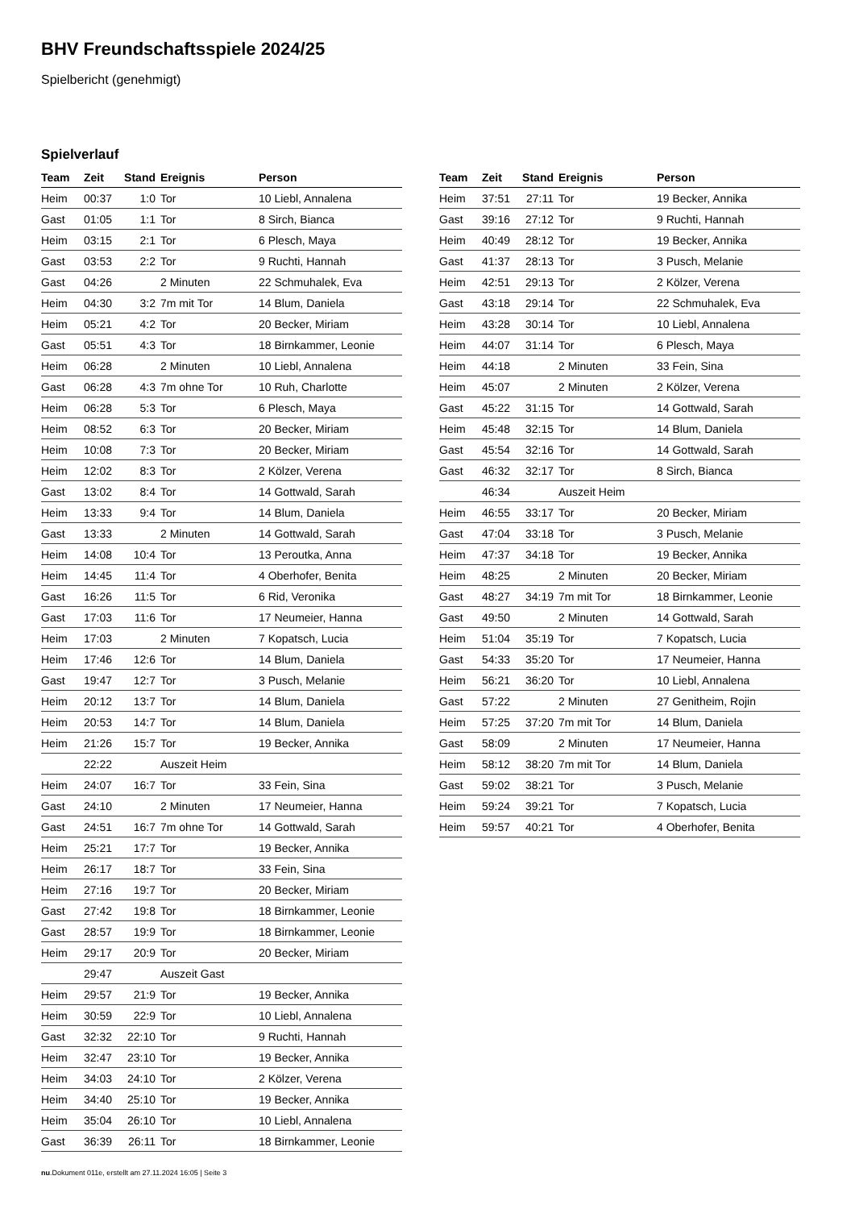BHV Freundschaftsspiele 2024/25
Spielbericht (genehmigt)
Spielverlauf
| Team | Zeit | Stand | Ereignis | Person |
| --- | --- | --- | --- | --- |
| Heim | 00:37 | 1:0 | Tor | 10 Liebl, Annalena |
| Gast | 01:05 | 1:1 | Tor | 8 Sirch, Bianca |
| Heim | 03:15 | 2:1 | Tor | 6 Plesch, Maya |
| Gast | 03:53 | 2:2 | Tor | 9 Ruchti, Hannah |
| Gast | 04:26 | | 2 Minuten | 22 Schmuhalek, Eva |
| Heim | 04:30 | 3:2 | 7m mit Tor | 14 Blum, Daniela |
| Heim | 05:21 | 4:2 | Tor | 20 Becker, Miriam |
| Gast | 05:51 | 4:3 | Tor | 18 Birnkammer, Leonie |
| Heim | 06:28 | | 2 Minuten | 10 Liebl, Annalena |
| Gast | 06:28 | 4:3 | 7m ohne Tor | 10 Ruh, Charlotte |
| Heim | 06:28 | 5:3 | Tor | 6 Plesch, Maya |
| Heim | 08:52 | 6:3 | Tor | 20 Becker, Miriam |
| Heim | 10:08 | 7:3 | Tor | 20 Becker, Miriam |
| Heim | 12:02 | 8:3 | Tor | 2 Kölzer, Verena |
| Gast | 13:02 | 8:4 | Tor | 14 Gottwald, Sarah |
| Heim | 13:33 | 9:4 | Tor | 14 Blum, Daniela |
| Gast | 13:33 | | 2 Minuten | 14 Gottwald, Sarah |
| Heim | 14:08 | 10:4 | Tor | 13 Peroutka, Anna |
| Heim | 14:45 | 11:4 | Tor | 4 Oberhofer, Benita |
| Gast | 16:26 | 11:5 | Tor | 6 Rid, Veronika |
| Gast | 17:03 | 11:6 | Tor | 17 Neumeier, Hanna |
| Heim | 17:03 | | 2 Minuten | 7 Kopatsch, Lucia |
| Heim | 17:46 | 12:6 | Tor | 14 Blum, Daniela |
| Gast | 19:47 | 12:7 | Tor | 3 Pusch, Melanie |
| Heim | 20:12 | 13:7 | Tor | 14 Blum, Daniela |
| Heim | 20:53 | 14:7 | Tor | 14 Blum, Daniela |
| Heim | 21:26 | 15:7 | Tor | 19 Becker, Annika |
| | 22:22 | | Auszeit Heim | |
| Heim | 24:07 | 16:7 | Tor | 33 Fein, Sina |
| Gast | 24:10 | | 2 Minuten | 17 Neumeier, Hanna |
| Gast | 24:51 | 16:7 | 7m ohne Tor | 14 Gottwald, Sarah |
| Heim | 25:21 | 17:7 | Tor | 19 Becker, Annika |
| Heim | 26:17 | 18:7 | Tor | 33 Fein, Sina |
| Heim | 27:16 | 19:7 | Tor | 20 Becker, Miriam |
| Gast | 27:42 | 19:8 | Tor | 18 Birnkammer, Leonie |
| Gast | 28:57 | 19:9 | Tor | 18 Birnkammer, Leonie |
| Heim | 29:17 | 20:9 | Tor | 20 Becker, Miriam |
| | 29:47 | | Auszeit Gast | |
| Heim | 29:57 | 21:9 | Tor | 19 Becker, Annika |
| Heim | 30:59 | 22:9 | Tor | 10 Liebl, Annalena |
| Gast | 32:32 | 22:10 | Tor | 9 Ruchti, Hannah |
| Heim | 32:47 | 23:10 | Tor | 19 Becker, Annika |
| Heim | 34:03 | 24:10 | Tor | 2 Kölzer, Verena |
| Heim | 34:40 | 25:10 | Tor | 19 Becker, Annika |
| Heim | 35:04 | 26:10 | Tor | 10 Liebl, Annalena |
| Gast | 36:39 | 26:11 | Tor | 18 Birnkammer, Leonie |
| Team | Zeit | Stand | Ereignis | Person |
| --- | --- | --- | --- | --- |
| Heim | 37:51 | 27:11 | Tor | 19 Becker, Annika |
| Gast | 39:16 | 27:12 | Tor | 9 Ruchti, Hannah |
| Heim | 40:49 | 28:12 | Tor | 19 Becker, Annika |
| Gast | 41:37 | 28:13 | Tor | 3 Pusch, Melanie |
| Heim | 42:51 | 29:13 | Tor | 2 Kölzer, Verena |
| Gast | 43:18 | 29:14 | Tor | 22 Schmuhalek, Eva |
| Heim | 43:28 | 30:14 | Tor | 10 Liebl, Annalena |
| Heim | 44:07 | 31:14 | Tor | 6 Plesch, Maya |
| Heim | 44:18 | | 2 Minuten | 33 Fein, Sina |
| Heim | 45:07 | | 2 Minuten | 2 Kölzer, Verena |
| Gast | 45:22 | 31:15 | Tor | 14 Gottwald, Sarah |
| Heim | 45:48 | 32:15 | Tor | 14 Blum, Daniela |
| Gast | 45:54 | 32:16 | Tor | 14 Gottwald, Sarah |
| Gast | 46:32 | 32:17 | Tor | 8 Sirch, Bianca |
| | 46:34 | | Auszeit Heim | |
| Heim | 46:55 | 33:17 | Tor | 20 Becker, Miriam |
| Gast | 47:04 | 33:18 | Tor | 3 Pusch, Melanie |
| Heim | 47:37 | 34:18 | Tor | 19 Becker, Annika |
| Heim | 48:25 | | 2 Minuten | 20 Becker, Miriam |
| Gast | 48:27 | 34:19 | 7m mit Tor | 18 Birnkammer, Leonie |
| Gast | 49:50 | | 2 Minuten | 14 Gottwald, Sarah |
| Heim | 51:04 | 35:19 | Tor | 7 Kopatsch, Lucia |
| Gast | 54:33 | 35:20 | Tor | 17 Neumeier, Hanna |
| Heim | 56:21 | 36:20 | Tor | 10 Liebl, Annalena |
| Gast | 57:22 | | 2 Minuten | 27 Genitheim, Rojin |
| Heim | 57:25 | 37:20 | 7m mit Tor | 14 Blum, Daniela |
| Gast | 58:09 | | 2 Minuten | 17 Neumeier, Hanna |
| Heim | 58:12 | 38:20 | 7m mit Tor | 14 Blum, Daniela |
| Gast | 59:02 | 38:21 | Tor | 3 Pusch, Melanie |
| Heim | 59:24 | 39:21 | Tor | 7 Kopatsch, Lucia |
| Heim | 59:57 | 40:21 | Tor | 4 Oberhofer, Benita |
nu.Dokument 011e, erstellt am 27.11.2024 16:05 | Seite 3